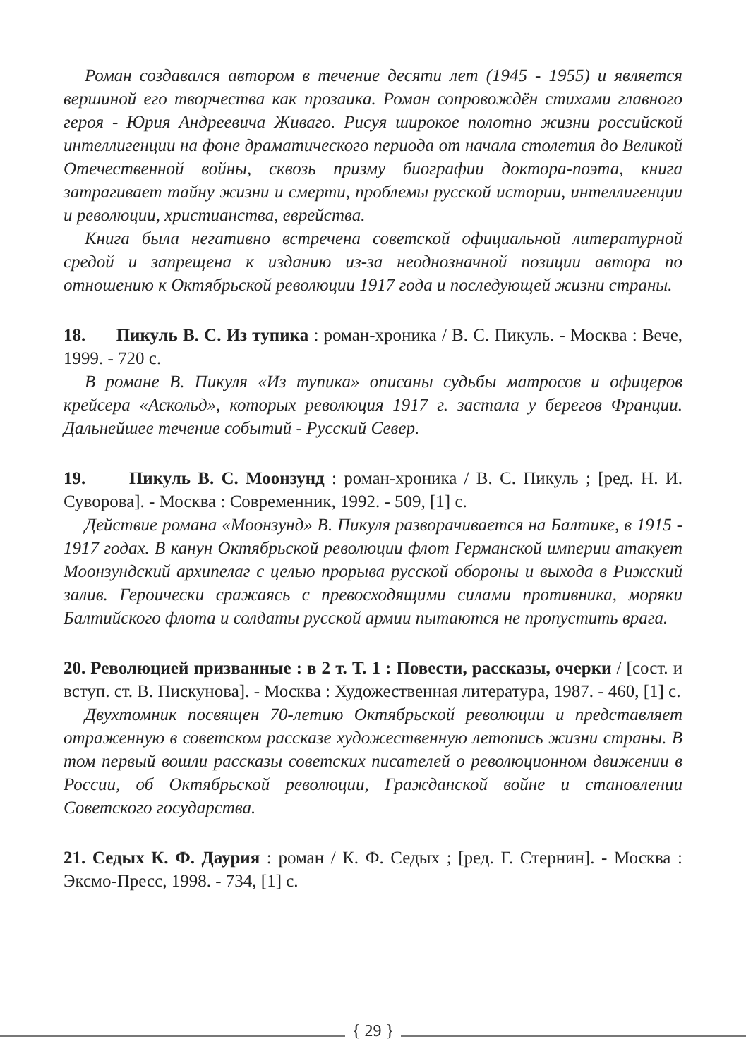Роман создавался автором в течение десяти лет (1945 - 1955) и является вершиной его творчества как прозаика. Роман сопровождён стихами главного героя - Юрия Андреевича Живаго. Рисуя широкое полотно жизни российской интеллигенции на фоне драматического периода от начала столетия до Великой Отечественной войны, сквозь призму биографии доктора-поэта, книга затрагивает тайну жизни и смерти, проблемы русской истории, интеллигенции и революции, христианства, еврейства.
Книга была негативно встречена советской официальной литературной средой и запрещена к изданию из-за неоднозначной позиции автора по отношению к Октябрьской революции 1917 года и последующей жизни страны.
18. Пикуль В. С. Из тупика : роман-хроника / В. С. Пикуль. - Москва : Вече, 1999. - 720 с.
В романе В. Пикуля «Из тупика» описаны судьбы матросов и офицеров крейсера «Аскольд», которых революция 1917 г. застала у берегов Франции. Дальнейшее течение событий - Русский Север.
19. Пикуль В. С. Моонзунд : роман-хроника / В. С. Пикуль ; [ред. Н. И. Суворова]. - Москва : Современник, 1992. - 509, [1] с.
Действие романа «Моонзунд» В. Пикуля разворачивается на Балтике, в 1915 - 1917 годах. В канун Октябрьской революции флот Германской империи атакует Моонзундский архипелаг с целью прорыва русской обороны и выхода в Рижский залив. Героически сражаясь с превосходящими силами противника, моряки Балтийского флота и солдаты русской армии пытаются не пропустить врага.
20. Революцией призванные : в 2 т. Т. 1 : Повести, рассказы, очерки / [сост. и вступ. ст. В. Пискунова]. - Москва : Художественная литература, 1987. - 460, [1] с.
Двухтомник посвящен 70-летию Октябрьской революции и представляет отраженную в советском рассказе художественную летопись жизни страны. В том первый вошли рассказы советских писателей о революционном движении в России, об Октябрьской революции, Гражданской войне и становлении Советского государства.
21. Седых К. Ф. Даурия : роман / К. Ф. Седых ; [ред. Г. Стернин]. - Москва : Эксмо-Пресс, 1998. - 734, [1] с.
{ 29 }